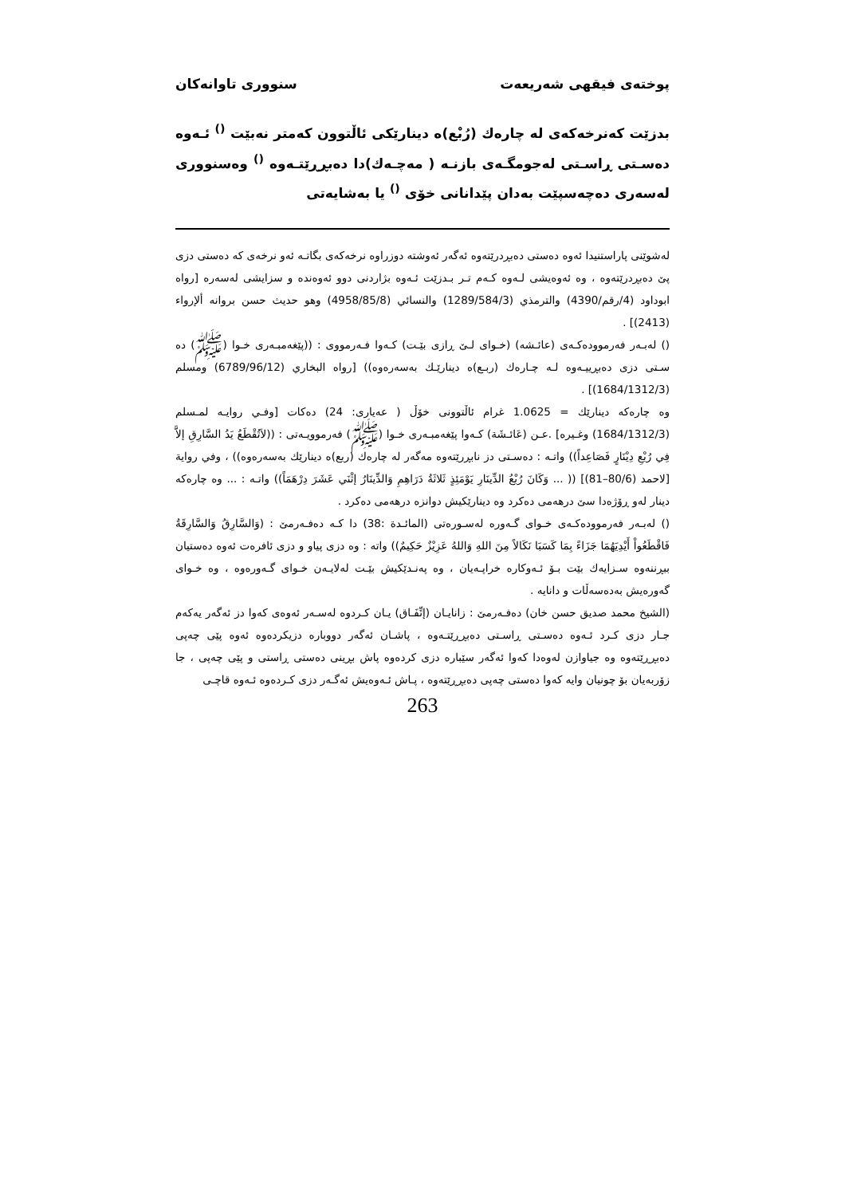پوختەی فیقهی شەریعەت سنووری تاوانەکان
بدزێت کەنرخەکەی لە چارەك (رُبْع)ە دینارێکی ئاڵتوون کەمتر نەبێت <sup>()</sup> ئـەوە دەسـتی ڕاسـتی لەجومگـەی بازنـە ( مەچـەك)دا دەبڕڕێتـەوە <sup>()</sup> وەسنووری لەسەری دەچەسپێت بەدان پێدانانی خۆی <sup>()</sup> یا بەشایەتی
لەشوێنی پاراستنیدا ئەوە دەستی دەبڕدرێتەوە ئەگەر ئەوشتە دوزراوە نرخەکەی بگاتـە ئەو نرخەی کە دەستی دزی پێ دەبڕدرێتەوە ، وە ئەوەیشی لـەوە کـەم تـر بـدزێت ئـەوە بژاردنی دوو ئەوەندە و سزایشی لەسەرە [رواه ابوداود (4/رقم/4390) والترمذي (1289/584/3) والنسائي (4958/85/8) وهو حديث حسن بروانە ألإرواء (2413)] .
() لەبـەر فەرموودەکـەی (عائـشە) (خـوای لـێ ڕازی بێـت) کـەوا فـەرمووی : ((پێغەمبـەری خـوا (ﷺ) دە سـتی دزی دەبڕییـەوە لـە چـارەك (ربـع)ە دینارێـك بەسەرەوە)) [رواه البخاري (6789/96/12) ومسلم (1684/1312/3)] .
وە چارەکە دینارێك = 1.0625 غرام ئاڵتوونی خۆڵ ( عەیاری: 24) دەکات [وفـي روايـە لمـسلم (1684/1312/3) وغـيرە] .عـن (عَائـشَة) کـەوا پێغەمبـەری خـوا (ﷺ) فەرموویـەتی : ((لاَتُقْطَعُ يَدُ السَّارِقِ إلاَّ فِي رُبْعِ دِيْنَارٍ فَصَاعِداً)) واتـە : دەسـتی دز نابڕرێتەوە مەگەر لە چارەك (ربع)ە دینارێك بەسەرەوە)) ، وفي رواية [لاحمد (80/6–81)] (( ... وَكَانَ رُبْعُ الدِّينَارِ يَوْمَئِذٍ ثَلاثَةُ دَرَاهِمِ وَالدِّينَارُ إثْنَي عَشَرَ دِرْهَمَاً)) واتـە : ... وە چارەکە دینار لەو ڕۆژەدا سێ درهەمی دەکرد وە دینارێکیش دوانزە درهەمی دەکرد .
() لەبـەر فەرموودەکـەی خـوای گـەورە لەسـورەتی (المائـدة :38) دا کـە دەفـەرمێ : (وَالسَّارِقُ وَالسَّارِقَةُ فَاقْطَعُواْ أَيْدِيَهُمَا جَزَاءً بِمَا كَسَبَا نَكَالاً مِنَ اللهِ وَاللهُ عَزِيْزٌ حَكِيمٌ)) واتە : وە دزی پیاو و دزی ئافرەت ئەوە دەستیان ببڕننەوە سـزایەك بێت بـۆ ئـەوکارە خراپـەیان ، وە پەنـدێکیش بێـت لەلایـەن خـوای گـەورەوە ، وە خـوای گەورەیش بەدەسەڵات و دانایە .
(الشیخ محمد صدیق حسن خان) دەفـەرمێ : زانایـان (إتِّفَـاق) یـان کـردوە لەسـەر ئەوەی کەوا دز ئەگەر یەکەم جـار دزی کـرد ئـەوە دەسـتی ڕاسـتی دەبڕڕێتـەوە ، پاشـان ئەگەر دووبارە دزیکردەوە ئەوە پێی چەپی دەبڕڕێتەوە وە جیاوازن لەوەدا کەوا ئەگەر سێبارە دزی کردەوە پاش بڕینی دەستی ڕاستی و پێی چەپی ، جا زۆربەیان بۆ چونیان وایە کەوا دەستی چەپی دەبڕڕێتەوە ، پـاش ئـەوەیش ئەگـەر دزی کـردەوە ئـەوە قاچـی
263